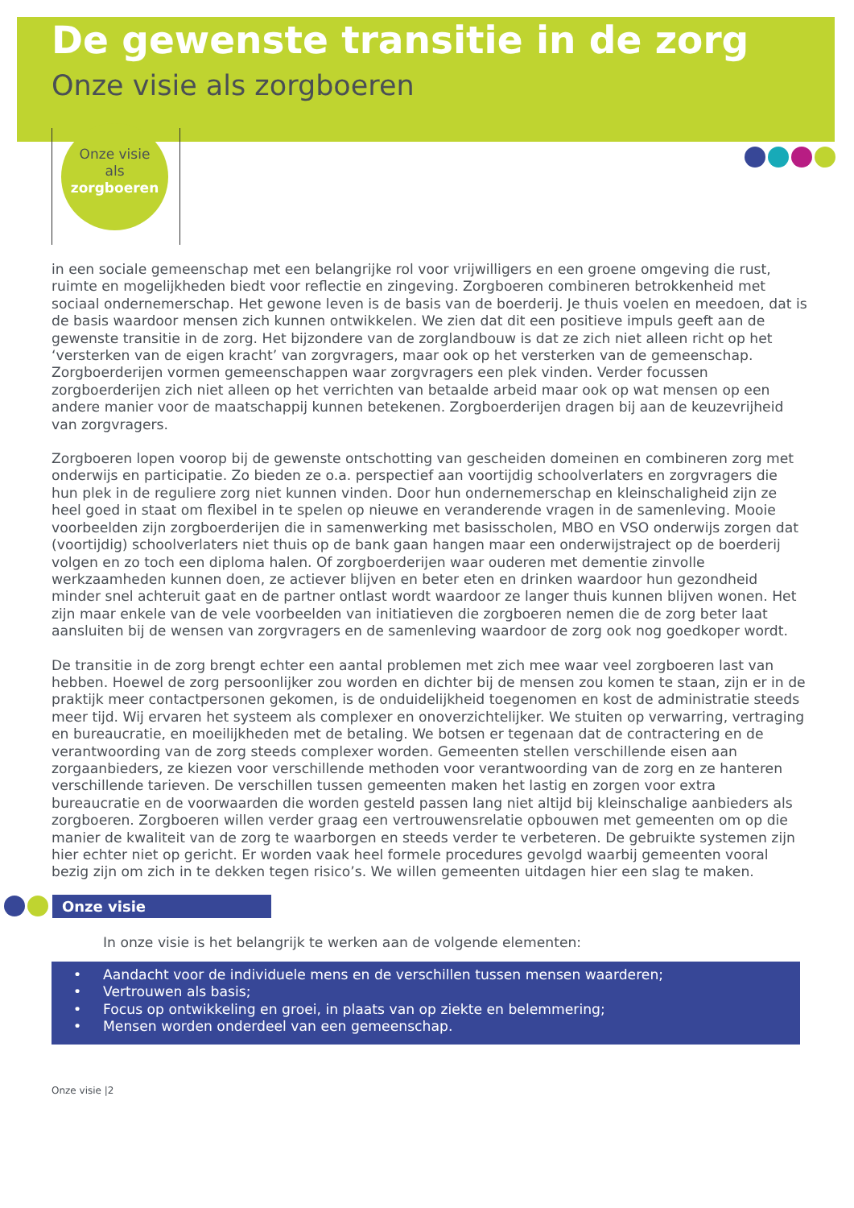De gewenste transitie in de zorg
Onze visie als zorgboeren
Onze visie
als
zorgboeren
in een sociale gemeenschap met een belangrijke rol voor vrijwilligers en een groene omgeving die rust, ruimte en mogelijkheden biedt voor reflectie en zingeving. Zorgboeren combineren betrokkenheid met sociaal ondernemerschap. Het gewone leven is de basis van de boerderij. Je thuis voelen en meedoen, dat is de basis waardoor mensen zich kunnen ontwikkelen. We zien dat dit een positieve impuls geeft aan de gewenste transitie in de zorg. Het bijzondere van de zorglandbouw is dat ze zich niet alleen richt op het ‘versterken van de eigen kracht’ van zorgvragers, maar ook op het versterken van de gemeenschap. Zorgboerderijen vormen gemeenschappen waar zorgvragers een plek vinden. Verder focussen zorgboerderijen zich niet alleen op het verrichten van betaalde arbeid maar ook op wat mensen op een andere manier voor de maatschappij kunnen betekenen. Zorgboerderijen dragen bij aan de keuzevrijheid van zorgvragers.
Zorgboeren lopen voorop bij de gewenste ontschotting van gescheiden domeinen en combineren zorg met onderwijs en participatie. Zo bieden ze o.a. perspectief aan voortijdig schoolverlaters en zorgvragers die hun plek in de reguliere zorg niet kunnen vinden. Door hun ondernemerschap en kleinschaligheid zijn ze heel goed in staat om flexibel in te spelen op nieuwe en veranderende vragen in de samenleving. Mooie voorbeelden zijn zorgboerderijen die in samenwerking met basisscholen, MBO en VSO onderwijs zorgen dat (voortijdig) schoolverlaters niet thuis op de bank gaan hangen maar een onderwijstraject op de boerderij volgen en zo toch een diploma halen. Of zorgboerderijen waar ouderen met dementie zinvolle werkzaamheden kunnen doen, ze actiever blijven en beter eten en drinken waardoor hun gezondheid minder snel achteruit gaat en de partner ontlast wordt waardoor ze langer thuis kunnen blijven wonen. Het zijn maar enkele van de vele voorbeelden van initiatieven die zorgboeren nemen die de zorg beter laat aansluiten bij de wensen van zorgvragers en de samenleving waardoor de zorg ook nog goedkoper wordt.
De transitie in de zorg brengt echter een aantal problemen met zich mee waar veel zorgboeren last van hebben. Hoewel de zorg persoonlijker zou worden en dichter bij de mensen zou komen te staan, zijn er in de praktijk meer contactpersonen gekomen, is de onduidelijkheid toegenomen en kost de administratie steeds meer tijd. Wij ervaren het systeem als complexer en onoverzichtelijker. We stuiten op verwarring, vertraging en bureaucratie, en moeilijkheden met de betaling. We botsen er tegenaan dat de contractering en de verantwoording van de zorg steeds complexer worden. Gemeenten stellen verschillende eisen aan zorgaanbieders, ze kiezen voor verschillende methoden voor verantwoording van de zorg en ze hanteren verschillende tarieven. De verschillen tussen gemeenten maken het lastig en zorgen voor extra bureaucratie en de voorwaarden die worden gesteld passen lang niet altijd bij kleinschalige aanbieders als zorgboeren. Zorgboeren willen verder graag een vertrouwensrelatie opbouwen met gemeenten om op die manier de kwaliteit van de zorg te waarborgen en steeds verder te verbeteren. De gebruikte systemen zijn hier echter niet op gericht. Er worden vaak heel formele procedures gevolgd waarbij gemeenten vooral bezig zijn om zich in te dekken tegen risico’s. We willen gemeenten uitdagen hier een slag te maken.
Onze visie
In onze visie is het belangrijk te werken aan de volgende elementen:
• Aandacht voor de individuele mens en de verschillen tussen mensen waarderen;
• Vertrouwen als basis;
• Focus op ontwikkeling en groei, in plaats van op ziekte en belemmering;
• Mensen worden onderdeel van een gemeenschap.
Onze visie |2